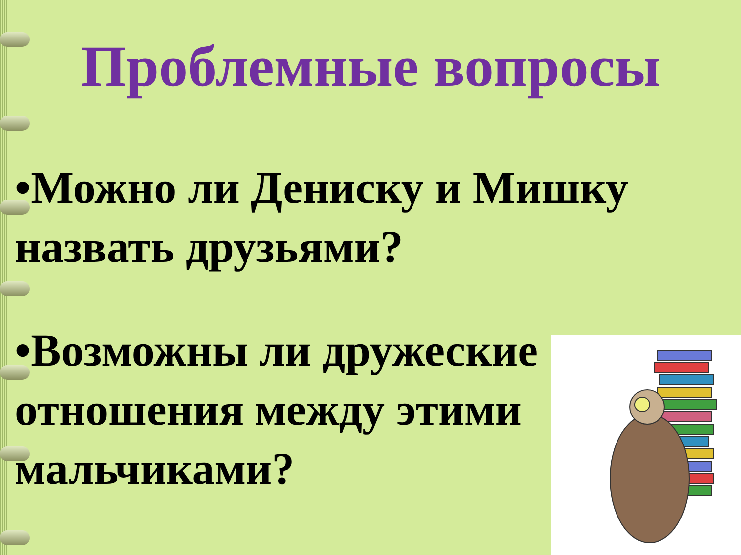Проблемные вопросы
•Можно ли Дениску и Мишку назвать друзьями?
•Возможны ли дружеские отношения между этими мальчиками?